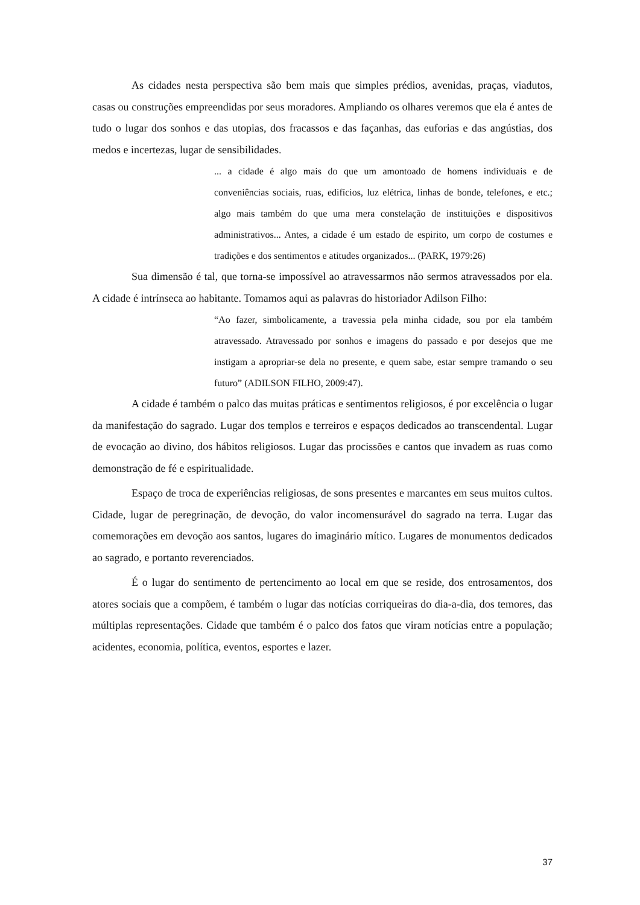As cidades nesta perspectiva são bem mais que simples prédios, avenidas, praças, viadutos, casas ou construções empreendidas por seus moradores. Ampliando os olhares veremos que ela é antes de tudo o lugar dos sonhos e das utopias, dos fracassos e das façanhas, das euforias e das angústias, dos medos e incertezas, lugar de sensibilidades.
... a cidade é algo mais do que um amontoado de homens individuais e de conveniências sociais, ruas, edifícios, luz elétrica, linhas de bonde, telefones, e etc.; algo mais também do que uma mera constelação de instituições e dispositivos administrativos... Antes, a cidade é um estado de espirito, um corpo de costumes e tradições e dos sentimentos e atitudes organizados... (PARK, 1979:26)
Sua dimensão é tal, que torna-se impossível ao atravessarmos não sermos atravessados por ela. A cidade é intrínseca ao habitante. Tomamos aqui as palavras do historiador Adilson Filho:
“Ao fazer, simbolicamente, a travessia pela minha cidade, sou por ela também atravessado. Atravessado por sonhos e imagens do passado e por desejos que me instigam a apropriar-se dela no presente, e quem sabe, estar sempre tramando o seu futuro” (ADILSON FILHO, 2009:47).
A cidade é também o palco das muitas práticas e sentimentos religiosos, é por excelência o lugar da manifestação do sagrado. Lugar dos templos e terreiros e espaços dedicados ao transcendental. Lugar de evocação ao divino, dos hábitos religiosos. Lugar das procissões e cantos que invadem as ruas como demonstração de fé e espiritualidade.
Espaço de troca de experiências religiosas, de sons presentes e marcantes em seus muitos cultos. Cidade, lugar de peregrinação, de devoção, do valor incomensurável do sagrado na terra. Lugar das comemorações em devoção aos santos, lugares do imaginário mítico. Lugares de monumentos dedicados ao sagrado, e portanto reverenciados.
É o lugar do sentimento de pertencimento ao local em que se reside, dos entrosamentos, dos atores sociais que a compõem, é também o lugar das notícias corriqueiras do dia-a-dia, dos temores, das múltiplas representações. Cidade que também é o palco dos fatos que viram notícias entre a população; acidentes, economia, política, eventos, esportes e lazer.
37